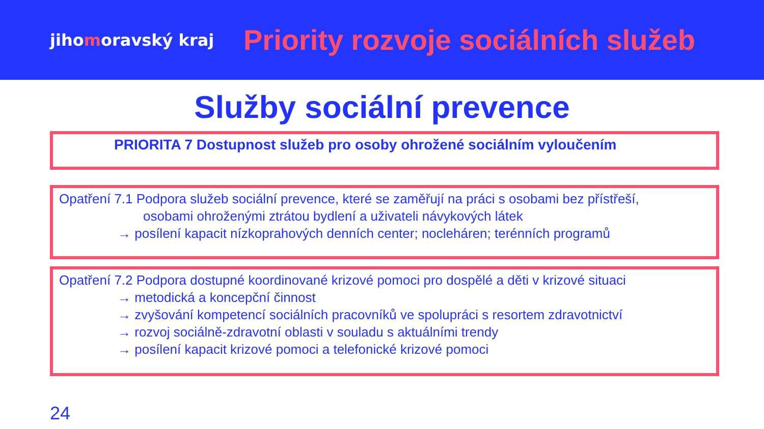jihomoravský kraj
Priority rozvoje sociálních služeb
Služby sociální prevence
PRIORITA 7 Dostupnost služeb pro osoby ohrožené sociálním vyloučením
Opatření 7.1 Podpora služeb sociální prevence, které se zaměřují na práci s osobami bez přístřeší,
osobami ohroženými ztrátou bydlení a uživateli návykových látek
→ posílení kapacit nízkoprahových denních center; nocleháren; terénních programů
Opatření 7.2 Podpora dostupné koordinované krizové pomoci pro dospělé a děti v krizové situaci
→ metodická a koncepční činnost
→ zvyšování kompetencí sociálních pracovníků ve spolupráci s resortem zdravotnictví
→ rozvoj sociálně-zdravotní oblasti v souladu s aktuálními trendy
→ posílení kapacit krizové pomoci a telefonické krizové pomoci
24